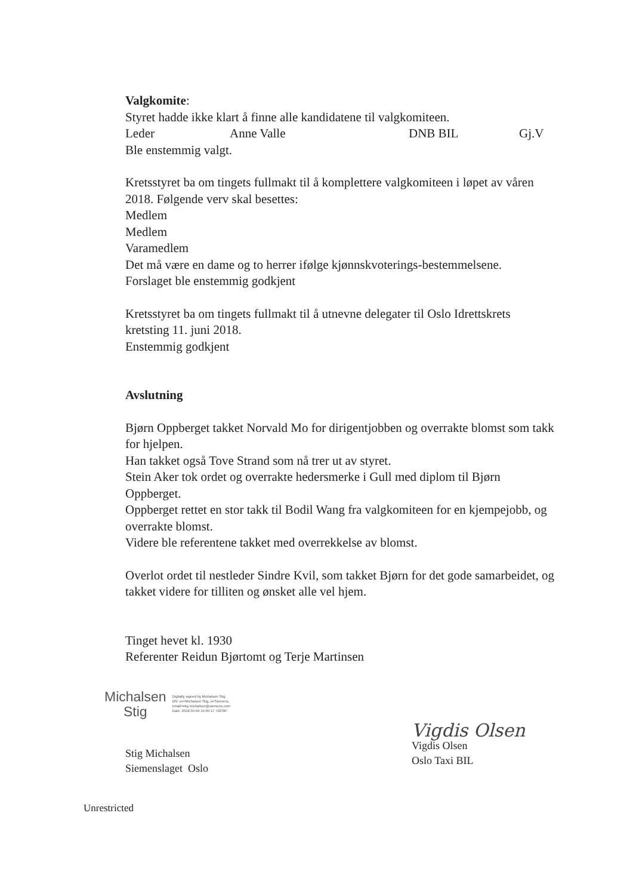Valgkomite:
Styret hadde ikke klart å finne alle kandidatene til valgkomiteen.
Leder Anne Valle DNB BIL Gj.V
Ble enstemmig valgt.
Kretsstyret ba om tingets fullmakt til å komplettere valgkomiteen i løpet av våren 2018. Følgende verv skal besettes:
Medlem
Medlem
Varamedlem
Det må være en dame og to herrer ifølge kjønnskvoterings-bestemmelsene.
Forslaget ble enstemmig godkjent
Kretsstyret ba om tingets fullmakt til å utnevne delegater til Oslo Idrettskrets kretsting 11. juni 2018.
Enstemmig godkjent
Avslutning
Bjørn Oppberget takket Norvald Mo for dirigentjobben og overrakte blomst som takk for hjelpen.
Han takket også Tove Strand som nå trer ut av styret.
Stein Aker tok ordet og overrakte hedersmerke i Gull med diplom til Bjørn Oppberget.
Oppberget rettet en stor takk til Bodil Wang fra valgkomiteen for en kjempejobb, og overrakte blomst.
Videre ble referentene takket med overrekkelse av blomst.
Overlot ordet til nestleder Sindre Kvil, som takket Bjørn for det gode samarbeidet, og takket videre for tilliten og ønsket alle vel hjem.
Tinget hevet kl. 1930
Referenter Reidun Bjørtomt og Terje Martinsen
Michalsen
Stig
Digitally signed by Michalsen Stig
DN: cn=Michalsen Stig, o=Siemens,
email=stig.michalsen@siemens.com
Date: 2018.04.04 15:05:17 +02'00'
Stig Michalsen
Siemenslaget Oslo
Vigdis Olsen
Vigdis Olsen
Oslo Taxi BIL
Unrestricted